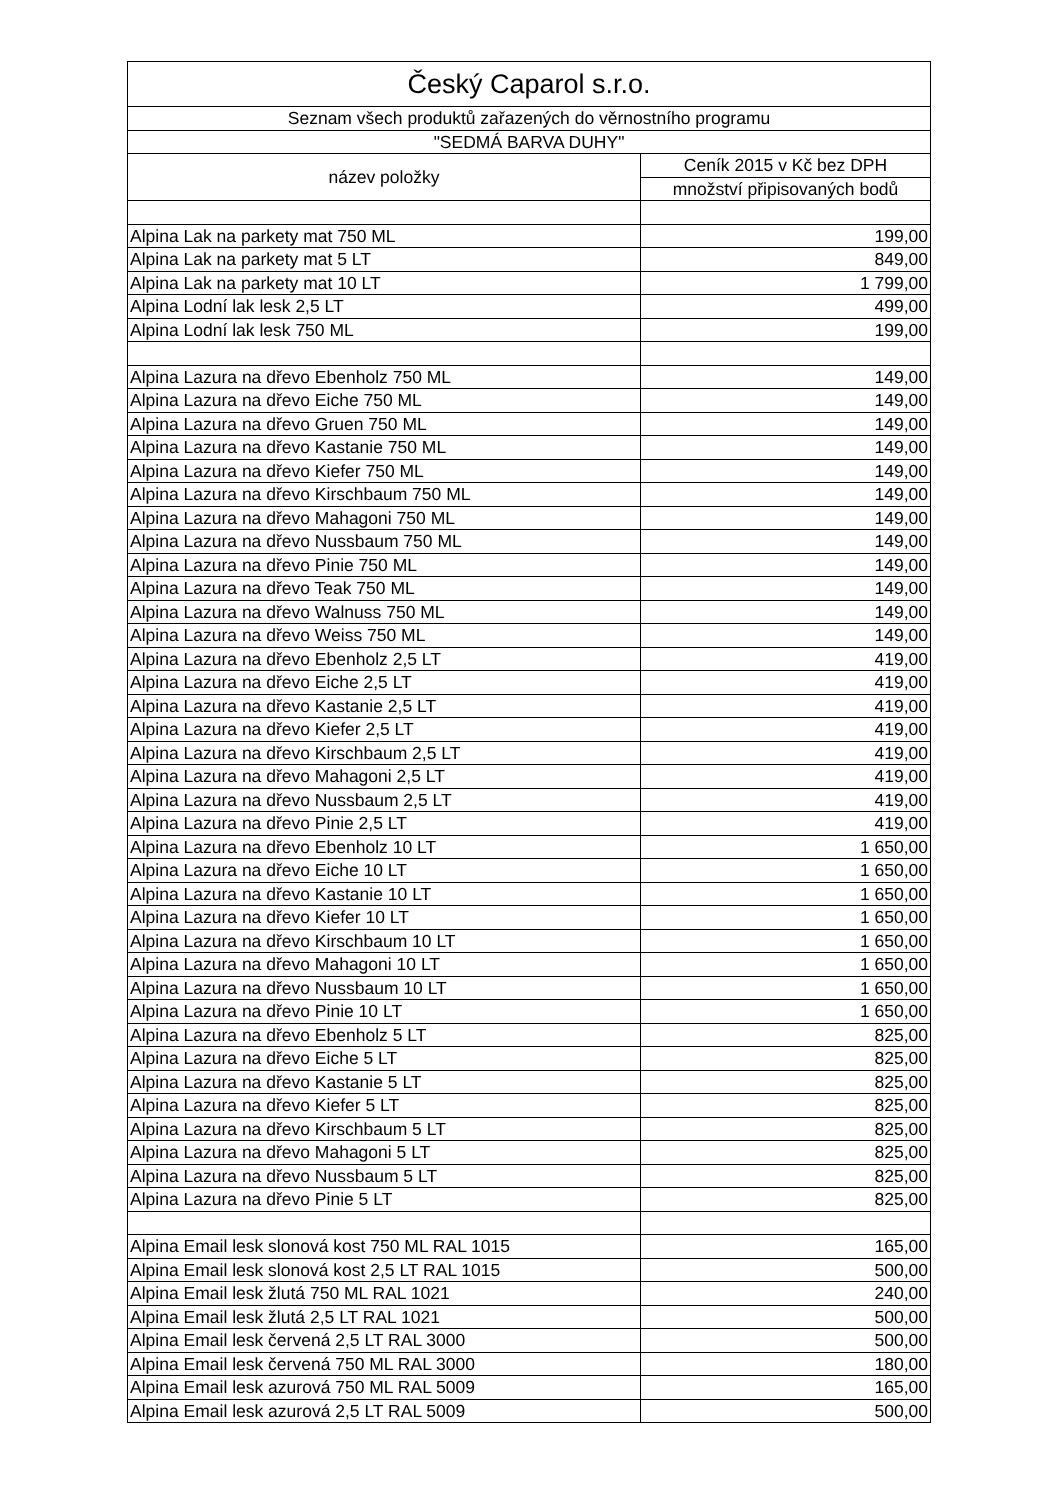| Český Caparol s.r.o. | |
| --- | --- |
| Seznam všech produktů zařazených do věrnostního programu | |
| "SEDMÁ BARVA DUHY" | |
| název položky | Ceník 2015 v Kč bez DPH |
| | množství připisovaných bodů |
| Alpina Lak na parkety mat 750 ML | 199,00 |
| Alpina Lak na parkety mat 5 LT | 849,00 |
| Alpina Lak na parkety mat 10 LT | 1 799,00 |
| Alpina Lodní lak lesk 2,5 LT | 499,00 |
| Alpina Lodní lak lesk 750 ML | 199,00 |
| Alpina Lazura na dřevo Ebenholz 750 ML | 149,00 |
| Alpina Lazura na dřevo Eiche 750 ML | 149,00 |
| Alpina Lazura na dřevo Gruen 750 ML | 149,00 |
| Alpina Lazura na dřevo Kastanie 750 ML | 149,00 |
| Alpina Lazura na dřevo Kiefer 750 ML | 149,00 |
| Alpina Lazura na dřevo Kirschbaum 750 ML | 149,00 |
| Alpina Lazura na dřevo Mahagoni 750 ML | 149,00 |
| Alpina Lazura na dřevo Nussbaum 750 ML | 149,00 |
| Alpina Lazura na dřevo Pinie 750 ML | 149,00 |
| Alpina Lazura na dřevo Teak 750 ML | 149,00 |
| Alpina Lazura na dřevo Walnuss 750 ML | 149,00 |
| Alpina Lazura na dřevo Weiss 750 ML | 149,00 |
| Alpina Lazura na dřevo Ebenholz 2,5 LT | 419,00 |
| Alpina Lazura na dřevo Eiche 2,5 LT | 419,00 |
| Alpina Lazura na dřevo Kastanie 2,5 LT | 419,00 |
| Alpina Lazura na dřevo Kiefer 2,5 LT | 419,00 |
| Alpina Lazura na dřevo Kirschbaum 2,5 LT | 419,00 |
| Alpina Lazura na dřevo Mahagoni 2,5 LT | 419,00 |
| Alpina Lazura na dřevo Nussbaum 2,5 LT | 419,00 |
| Alpina Lazura na dřevo Pinie 2,5 LT | 419,00 |
| Alpina Lazura na dřevo Ebenholz 10 LT | 1 650,00 |
| Alpina Lazura na dřevo Eiche 10 LT | 1 650,00 |
| Alpina Lazura na dřevo Kastanie 10 LT | 1 650,00 |
| Alpina Lazura na dřevo Kiefer 10 LT | 1 650,00 |
| Alpina Lazura na dřevo Kirschbaum 10 LT | 1 650,00 |
| Alpina Lazura na dřevo Mahagoni 10 LT | 1 650,00 |
| Alpina Lazura na dřevo Nussbaum 10 LT | 1 650,00 |
| Alpina Lazura na dřevo Pinie 10 LT | 1 650,00 |
| Alpina Lazura na dřevo Ebenholz 5 LT | 825,00 |
| Alpina Lazura na dřevo Eiche 5 LT | 825,00 |
| Alpina Lazura na dřevo Kastanie 5 LT | 825,00 |
| Alpina Lazura na dřevo Kiefer 5 LT | 825,00 |
| Alpina Lazura na dřevo Kirschbaum 5 LT | 825,00 |
| Alpina Lazura na dřevo Mahagoni 5 LT | 825,00 |
| Alpina Lazura na dřevo Nussbaum 5 LT | 825,00 |
| Alpina Lazura na dřevo Pinie 5 LT | 825,00 |
| Alpina Email lesk slonová kost 750 ML RAL 1015 | 165,00 |
| Alpina Email lesk slonová kost 2,5 LT RAL 1015 | 500,00 |
| Alpina Email lesk žlutá 750 ML RAL 1021 | 240,00 |
| Alpina Email lesk žlutá 2,5 LT RAL 1021 | 500,00 |
| Alpina Email lesk červená 2,5 LT RAL 3000 | 500,00 |
| Alpina Email lesk červená 750 ML RAL 3000 | 180,00 |
| Alpina Email lesk azurová 750 ML RAL 5009 | 165,00 |
| Alpina Email lesk azurová 2,5 LT RAL 5009 | 500,00 |